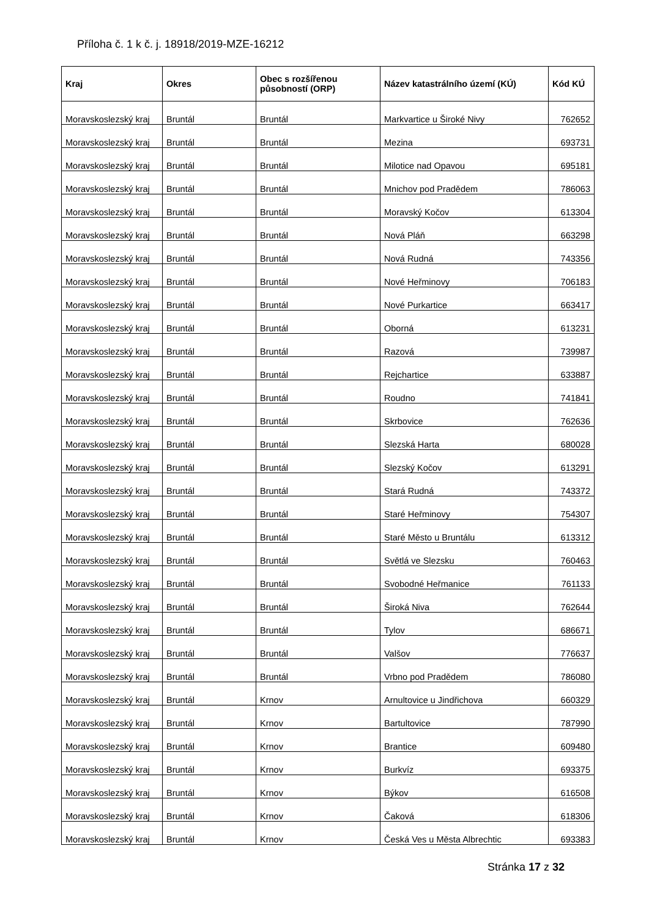Příloha č. 1 k č. j. 18918/2019-MZE-16212
| Kraj | Okres | Obec s rozšířenou působností (ORP) | Název katastrálního území (KÚ) | Kód KÚ |
| --- | --- | --- | --- | --- |
| Moravskoslezský kraj | Bruntál | Bruntál | Markvartice u Široké Nivy | 762652 |
| Moravskoslezský kraj | Bruntál | Bruntál | Mezina | 693731 |
| Moravskoslezský kraj | Bruntál | Bruntál | Milotice nad Opavou | 695181 |
| Moravskoslezský kraj | Bruntál | Bruntál | Mnichov pod Pradědem | 786063 |
| Moravskoslezský kraj | Bruntál | Bruntál | Moravský Kočov | 613304 |
| Moravskoslezský kraj | Bruntál | Bruntál | Nová Pláň | 663298 |
| Moravskoslezský kraj | Bruntál | Bruntál | Nová Rudná | 743356 |
| Moravskoslezský kraj | Bruntál | Bruntál | Nové Heřminovy | 706183 |
| Moravskoslezský kraj | Bruntál | Bruntál | Nové Purkartice | 663417 |
| Moravskoslezský kraj | Bruntál | Bruntál | Oborná | 613231 |
| Moravskoslezský kraj | Bruntál | Bruntál | Razová | 739987 |
| Moravskoslezský kraj | Bruntál | Bruntál | Rejchartice | 633887 |
| Moravskoslezský kraj | Bruntál | Bruntál | Roudno | 741841 |
| Moravskoslezský kraj | Bruntál | Bruntál | Skrbovice | 762636 |
| Moravskoslezský kraj | Bruntál | Bruntál | Slezská Harta | 680028 |
| Moravskoslezský kraj | Bruntál | Bruntál | Slezský Kočov | 613291 |
| Moravskoslezský kraj | Bruntál | Bruntál | Stará Rudná | 743372 |
| Moravskoslezský kraj | Bruntál | Bruntál | Staré Heřminovy | 754307 |
| Moravskoslezský kraj | Bruntál | Bruntál | Staré Město u Bruntálu | 613312 |
| Moravskoslezský kraj | Bruntál | Bruntál | Světlá ve Slezsku | 760463 |
| Moravskoslezský kraj | Bruntál | Bruntál | Svobodné Heřmanice | 761133 |
| Moravskoslezský kraj | Bruntál | Bruntál | Široká Niva | 762644 |
| Moravskoslezský kraj | Bruntál | Bruntál | Tylov | 686671 |
| Moravskoslezský kraj | Bruntál | Bruntál | Valšov | 776637 |
| Moravskoslezský kraj | Bruntál | Bruntál | Vrbno pod Pradědem | 786080 |
| Moravskoslezský kraj | Bruntál | Krnov | Arnultovice u Jindřichova | 660329 |
| Moravskoslezský kraj | Bruntál | Krnov | Bartultovice | 787990 |
| Moravskoslezský kraj | Bruntál | Krnov | Brantice | 609480 |
| Moravskoslezský kraj | Bruntál | Krnov | Burkvíz | 693375 |
| Moravskoslezský kraj | Bruntál | Krnov | Býkov | 616508 |
| Moravskoslezský kraj | Bruntál | Krnov | Čaková | 618306 |
| Moravskoslezský kraj | Bruntál | Krnov | Česká Ves u Města Albrechtic | 693383 |
Stránka 17 z 32